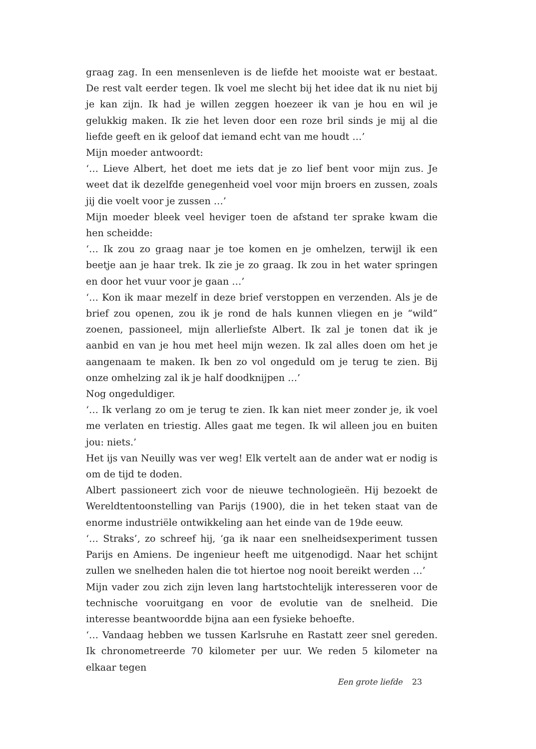graag zag. In een mensenleven is de liefde het mooiste wat er bestaat. De rest valt eerder tegen. Ik voel me slecht bij het idee dat ik nu niet bij je kan zijn. Ik had je willen zeggen hoezeer ik van je hou en wil je gelukkig maken. Ik zie het leven door een roze bril sinds je mij al die liefde geeft en ik geloof dat iemand echt van me houdt …’
Mijn moeder antwoordt:
‘… Lieve Albert, het doet me iets dat je zo lief bent voor mijn zus. Je weet dat ik dezelfde genegenheid voel voor mijn broers en zussen, zoals jij die voelt voor je zussen …’
Mijn moeder bleek veel heviger toen de afstand ter sprake kwam die hen scheidde:
‘… Ik zou zo graag naar je toe komen en je omhelzen, terwijl ik een beetje aan je haar trek. Ik zie je zo graag. Ik zou in het water springen en door het vuur voor je gaan …’
‘… Kon ik maar mezelf in deze brief verstoppen en verzenden. Als je de brief zou openen, zou ik je rond de hals kunnen vliegen en je “wild” zoenen, passioneel, mijn allerliefste Albert. Ik zal je tonen dat ik je aanbid en van je hou met heel mijn wezen. Ik zal alles doen om het je aangenaam te maken. Ik ben zo vol ongeduld om je terug te zien. Bij onze omhelzing zal ik je half doodknijpen …’
Nog ongeduldiger.
‘… Ik verlang zo om je terug te zien. Ik kan niet meer zonder je, ik voel me verlaten en triestig. Alles gaat me tegen. Ik wil alleen jou en buiten jou: niets.’
Het ijs van Neuilly was ver weg! Elk vertelt aan de ander wat er nodig is om de tijd te doden.
Albert passioneert zich voor de nieuwe technologieën. Hij bezoekt de Wereldtentoonstelling van Parijs (1900), die in het teken staat van de enorme industriële ontwikkeling aan het einde van de 19de eeuw.
‘… Straks’, zo schreef hij, ‘ga ik naar een snelheidsexperiment tussen Parijs en Amiens. De ingenieur heeft me uitgenodigd. Naar het schijnt zullen we snelheden halen die tot hiertoe nog nooit bereikt werden …’
Mijn vader zou zich zijn leven lang hartstochtelijk interesseren voor de technische vooruitgang en voor de evolutie van de snelheid. Die interesse beantwoordde bijna aan een fysieke behoefte.
‘… Vandaag hebben we tussen Karlsruhe en Rastatt zeer snel gereden. Ik chronometreerde 70 kilometer per uur. We reden 5 kilometer na elkaar tegen
Een grote liefde 23